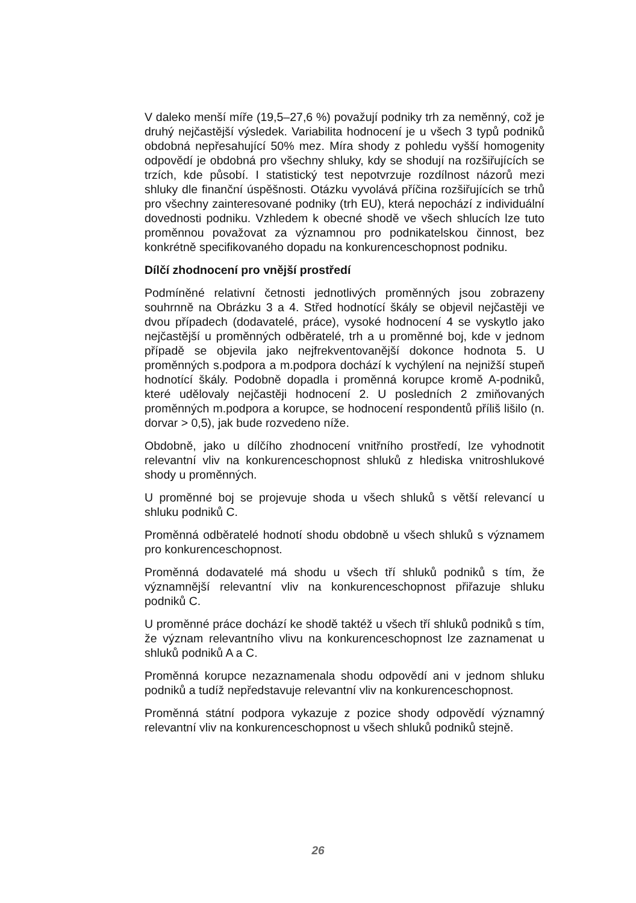V daleko menší míře (19,5–27,6 %) považují podniky trh za neměnný, což je druhý nejčastější výsledek. Variabilita hodnocení je u všech 3 typů podniků obdobná nepřesahující 50% mez. Míra shody z pohledu vyšší homogenity odpovědí je obdobná pro všechny shluky, kdy se shodují na rozšiřujících se trzích, kde působí. I statistický test nepotvrzuje rozdílnost názorů mezi shluky dle finanční úspěšnosti. Otázku vyvolává příčina rozšiřujících se trhů pro všechny zainteresované podniky (trh EU), která nepochází z individuální dovednosti podniku. Vzhledem k obecné shodě ve všech shlucích lze tuto proměnnou považovat za významnou pro podnikatelskou činnost, bez konkrétně specifikovaného dopadu na konkurenceschopnost podniku.
Dílčí zhodnocení pro vnější prostředí
Podmíněné relativní četnosti jednotlivých proměnných jsou zobrazeny souhrnně na Obrázku 3 a 4. Střed hodnotící škály se objevil nejčastěji ve dvou případech (dodavatelé, práce), vysoké hodnocení 4 se vyskytlo jako nejčastější u proměnných odběratelé, trh a u proměnné boj, kde v jednom případě se objevila jako nejfrekventovanější dokonce hodnota 5. U proměnných s.podpora a m.podpora dochází k vychýlení na nejnižší stupeň hodnotící škály. Podobně dopadla i proměnná korupce kromě A-podniků, které udělovaly nejčastěji hodnocení 2. U posledních 2 zmiňovaných proměnných m.podpora a korupce, se hodnocení respondentů příliš lišilo (n. dorvar > 0,5), jak bude rozvedeno níže.
Obdobně, jako u dílčího zhodnocení vnitřního prostředí, lze vyhodnotit relevantní vliv na konkurenceschopnost shluků z hlediska vnitroshlukové shody u proměnných.
U proměnné boj se projevuje shoda u všech shluků s větší relevancí u shluku podniků C.
Proměnná odběratelé hodnotí shodu obdobně u všech shluků s významem pro konkurenceschopnost.
Proměnná dodavatelé má shodu u všech tří shluků podniků s tím, že významnější relevantní vliv na konkurenceschopnost přiřazuje shluku podniků C.
U proměnné práce dochází ke shodě taktéž u všech tří shluků podniků s tím, že význam relevantního vlivu na konkurenceschopnost lze zaznamenat u shluků podniků A a C.
Proměnná korupce nezaznamenala shodu odpovědí ani v jednom shluku podniků a tudíž nepředstavuje relevantní vliv na konkurenceschopnost.
Proměnná státní podpora vykazuje z pozice shody odpovědí významný relevantní vliv na konkurenceschopnost u všech shluků podniků stejně.
26